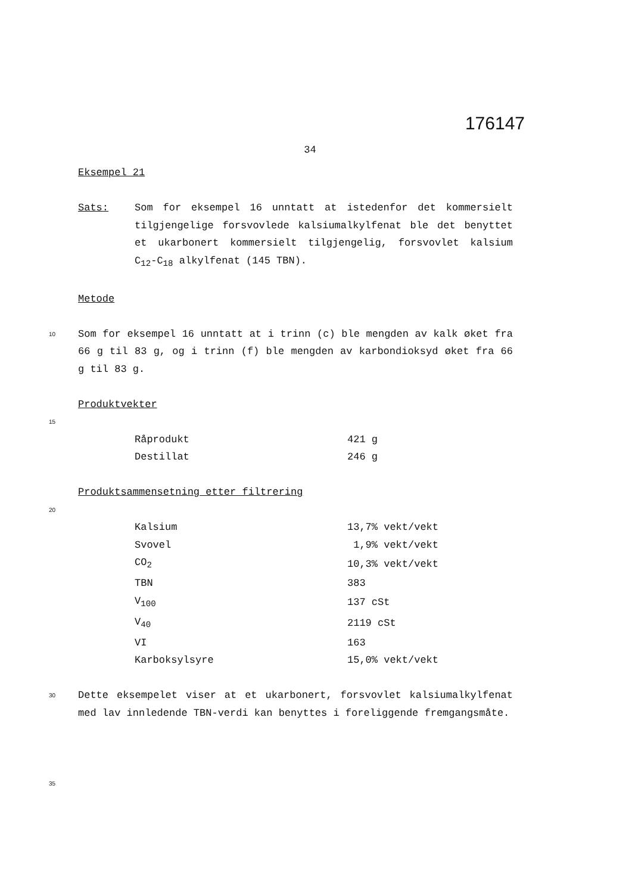176147
34
Eksempel 21
Sats: Som for eksempel 16 unntatt at istedenfor det kommersielt tilgjengelige forsvovlede kalsiumalkylfenat ble det benyttet et ukarbonert kommersielt tilgjengelig, forsvovlet kalsium C<sub>12</sub>-C<sub>18</sub> alkylfenat (145 TBN).
Metode
10
Som for eksempel 16 unntatt at i trinn (c) ble mengden av kalk øket fra 66 g til 83 g, og i trinn (f) ble mengden av karbondioksyd øket fra 66 g til 83 g.
Produktvekter
15
| Råprodukt | 421 g |
| Destillat | 246 g |
Produktsammensetning etter filtrering
20
| Kalsium | 13,7% vekt/vekt |
| Svovel | 1,9% vekt/vekt |
| CO<sub>2</sub> | 10,3% vekt/vekt |
| TBN | 383 |
| V<sub>100</sub> | 137 cSt |
| V<sub>40</sub> | 2119 cSt |
| VI | 163 |
| Karboksylsyre | 15,0% vekt/vekt |
30
Dette eksempelet viser at et ukarbonert, forsvovlet kalsiumalkylfenat med lav innledende TBN-verdi kan benyttes i foreliggende fremgangsmåte.
35